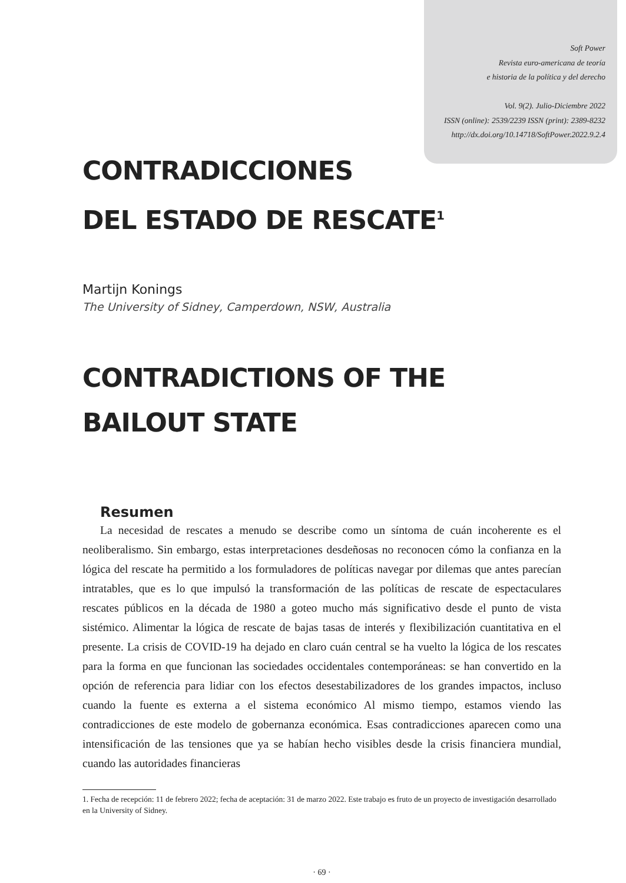Soft Power
Revista euro-americana de teoría
e historia de la política y del derecho
Vol. 9(2). Julio-Diciembre 2022
ISSN (online): 2539/2239 ISSN (print): 2389-8232
http://dx.doi.org/10.14718/SoftPower.2022.9.2.4
CONTRADICCIONES
DEL ESTADO DE RESCATE<sup>1</sup>
Martijn Konings
The University of Sidney, Camperdown, NSW, Australia
CONTRADICTIONS OF THE
BAILOUT STATE
Resumen
La necesidad de rescates a menudo se describe como un síntoma de cuán incoherente es el neoliberalismo. Sin embargo, estas interpretaciones desdeñosas no reconocen cómo la confianza en la lógica del rescate ha permitido a los formuladores de políticas navegar por dilemas que antes parecían intratables, que es lo que impulsó la transformación de las políticas de rescate de espectaculares rescates públicos en la década de 1980 a goteo mucho más significativo desde el punto de vista sistémico. Alimentar la lógica de rescate de bajas tasas de interés y flexibilización cuantitativa en el presente. La crisis de COVID-19 ha dejado en claro cuán central se ha vuelto la lógica de los rescates para la forma en que funcionan las sociedades occidentales contemporáneas: se han convertido en la opción de referencia para lidiar con los efectos desestabilizadores de los grandes impactos, incluso cuando la fuente es externa a el sistema económico Al mismo tiempo, estamos viendo las contradicciones de este modelo de gobernanza económica. Esas contradicciones aparecen como una intensificación de las tensiones que ya se habían hecho visibles desde la crisis financiera mundial, cuando las autoridades financieras
1. Fecha de recepción: 11 de febrero 2022; fecha de aceptación: 31 de marzo 2022. Este trabajo es fruto de un proyecto de investigación desarrollado en la University of Sidney.
· 69 ·